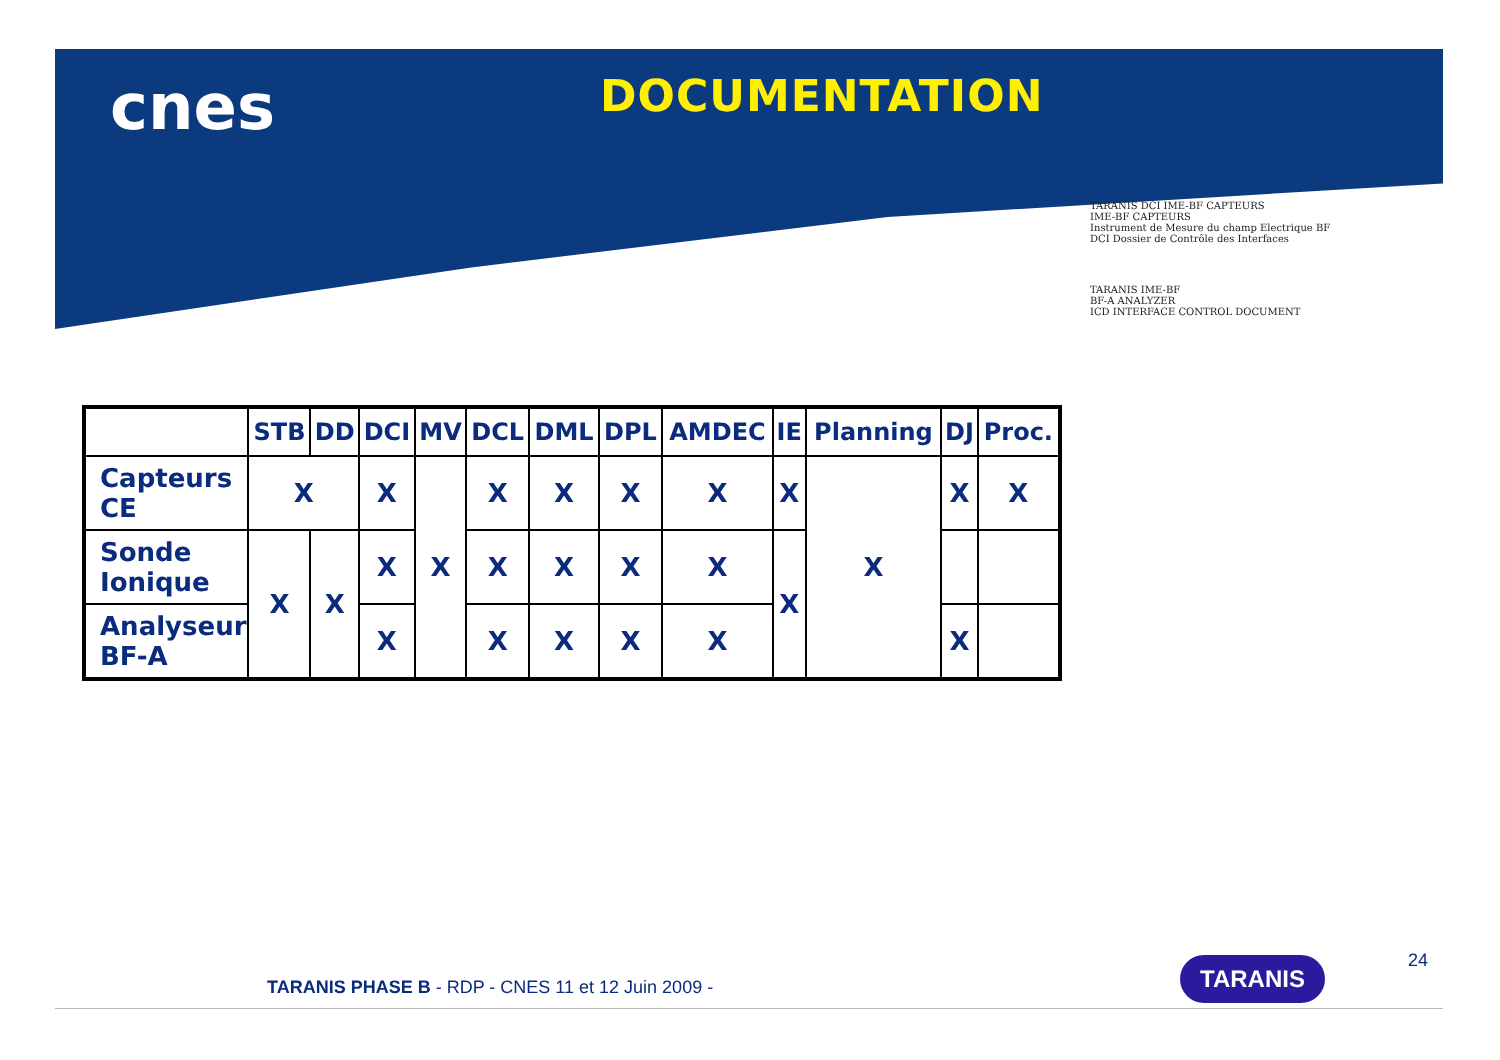cnes
DOCUMENTATION
| | STB | DD | DCI | MV | DCL | DML | DPL | AMDEC | IE | Planning | DJ | Proc. |
| --- | --- | --- | --- | --- | --- | --- | --- | --- | --- | --- | --- | --- |
| Capteurs CE | X | | X | X | X | X | X | X | X | X | X | X |
| Sonde Ionique | X | X | X | | X | X | X | X | X | | | |
| Analyseur BF-A | | | X | | X | X | X | X | | | X | |
TARANIS DCI IME-BF CAPTEURS
IME-BF CAPTEURS
Instrument de Mesure du champ Electrique BF
DCI Dossier de Contrôle des Interfaces
TARANIS IME-BF
BF-A ANALYZER
ICD INTERFACE CONTROL DOCUMENT
TARANIS
TARANIS PHASE B - RDP - CNES 11 et 12 Juin 2009 -
24